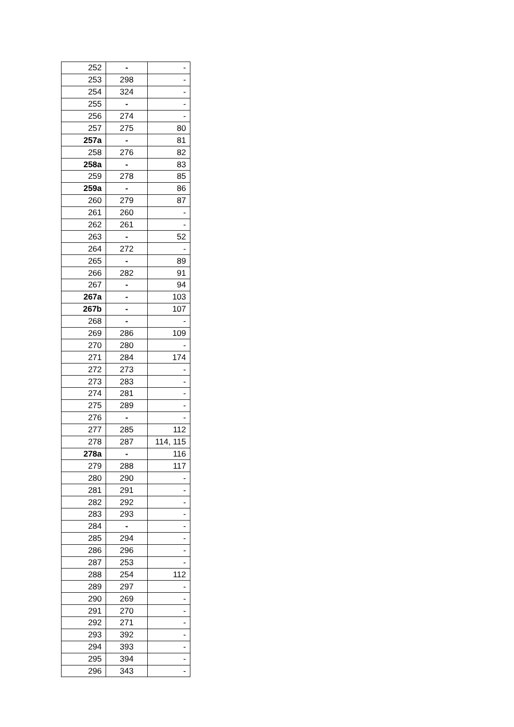| 252 | - | - |
| 253 | 298 | - |
| 254 | 324 | - |
| 255 | - | - |
| 256 | 274 | - |
| 257 | 275 | 80 |
| 257a | - | 81 |
| 258 | 276 | 82 |
| 258a | - | 83 |
| 259 | 278 | 85 |
| 259a | - | 86 |
| 260 | 279 | 87 |
| 261 | 260 | - |
| 262 | 261 | - |
| 263 | - | 52 |
| 264 | 272 | - |
| 265 | - | 89 |
| 266 | 282 | 91 |
| 267 | - | 94 |
| 267a | - | 103 |
| 267b | - | 107 |
| 268 | - | - |
| 269 | 286 | 109 |
| 270 | 280 | - |
| 271 | 284 | 174 |
| 272 | 273 | - |
| 273 | 283 | - |
| 274 | 281 | - |
| 275 | 289 | - |
| 276 | - | - |
| 277 | 285 | 112 |
| 278 | 287 | 114, 115 |
| 278a | - | 116 |
| 279 | 288 | 117 |
| 280 | 290 | - |
| 281 | 291 | - |
| 282 | 292 | - |
| 283 | 293 | - |
| 284 | - | - |
| 285 | 294 | - |
| 286 | 296 | - |
| 287 | 253 | - |
| 288 | 254 | 112 |
| 289 | 297 | - |
| 290 | 269 | - |
| 291 | 270 | - |
| 292 | 271 | - |
| 293 | 392 | - |
| 294 | 393 | - |
| 295 | 394 | - |
| 296 | 343 | - |